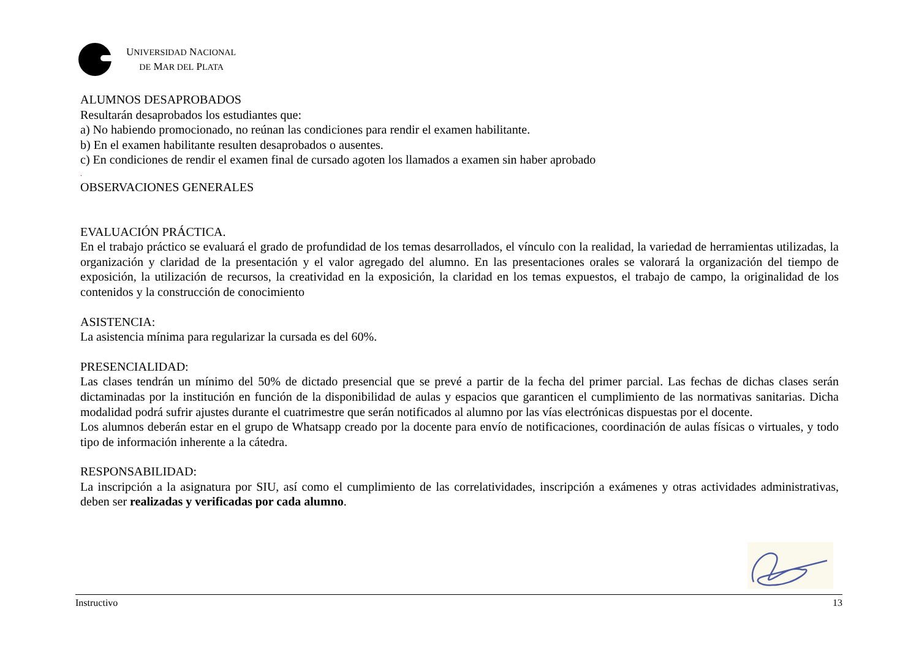UNIVERSIDAD NACIONAL
DE MAR DEL PLATA
ALUMNOS DESAPROBADOS
Resultarán desaprobados los estudiantes que:
a) No habiendo promocionado, no reúnan las condiciones para rendir el examen habilitante.
b) En el examen habilitante resulten desaprobados o ausentes.
c) En condiciones de rendir el examen final de cursado agoten los llamados a examen sin haber aprobado
.
OBSERVACIONES GENERALES
EVALUACIÓN PRÁCTICA.
En el trabajo práctico se evaluará el grado de profundidad de los temas desarrollados, el vínculo con la realidad, la variedad de herramientas utilizadas, la organización y claridad de la presentación y el valor agregado del alumno. En las presentaciones orales se valorará la organización del tiempo de exposición, la utilización de recursos, la creatividad en la exposición, la claridad en los temas expuestos, el trabajo de campo, la originalidad de los contenidos y la construcción de conocimiento
ASISTENCIA:
La asistencia mínima para regularizar la cursada es del 60%.
PRESENCIALIDAD:
Las clases tendrán un mínimo del 50% de dictado presencial que se prevé a partir de la fecha del primer parcial. Las fechas de dichas clases serán dictaminadas por la institución en función de la disponibilidad de aulas y espacios que garanticen el cumplimiento de las normativas sanitarias. Dicha modalidad podrá sufrir ajustes durante el cuatrimestre que serán notificados al alumno por las vías electrónicas dispuestas por el docente.
Los alumnos deberán estar en el grupo de Whatsapp creado por la docente para envío de notificaciones, coordinación de aulas físicas o virtuales, y todo tipo de información inherente a la cátedra.
RESPONSABILIDAD:
La inscripción a la asignatura por SIU, así como el cumplimiento de las correlatividades, inscripción a exámenes y otras actividades administrativas, deben ser realizadas y verificadas por cada alumno.
Instructivo 13